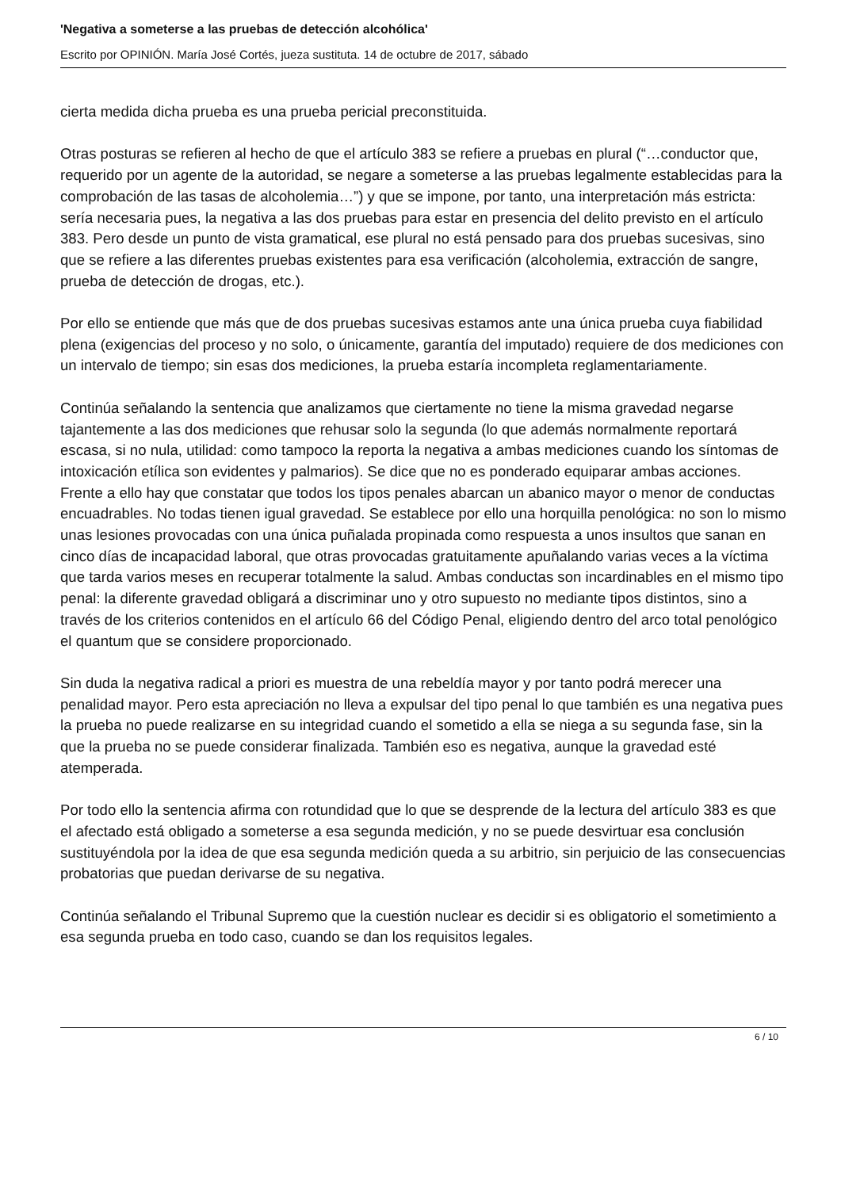'Negativa a someterse a las pruebas de detección alcohólica'
Escrito por OPINIÓN. María José Cortés, jueza sustituta. 14 de octubre de 2017, sábado
cierta medida dicha prueba es una prueba pericial preconstituida.
Otras posturas se refieren al hecho de que el artículo 383 se refiere a pruebas en plural (“…conductor que, requerido por un agente de la autoridad, se negare a someterse a las pruebas legalmente establecidas para la comprobación de las tasas de alcoholemia…”) y que se impone, por tanto, una interpretación más estricta: sería necesaria pues, la negativa a las dos pruebas para estar en presencia del delito previsto en el artículo 383. Pero desde un punto de vista gramatical, ese plural no está pensado para dos pruebas sucesivas, sino que se refiere a las diferentes pruebas existentes para esa verificación (alcoholemia, extracción de sangre, prueba de detección de drogas, etc.).
Por ello se entiende que más que de dos pruebas sucesivas estamos ante una única prueba cuya fiabilidad plena (exigencias del proceso y no solo, o únicamente, garantía del imputado) requiere de dos mediciones con un intervalo de tiempo; sin esas dos mediciones, la prueba estaría incompleta reglamentariamente.
Continúa señalando la sentencia que analizamos que ciertamente no tiene la misma gravedad negarse tajantemente a las dos mediciones que rehusar solo la segunda (lo que además normalmente reportará escasa, si no nula, utilidad: como tampoco la reporta la negativa a ambas mediciones cuando los síntomas de intoxicación etílica son evidentes y palmarios). Se dice que no es ponderado equiparar ambas acciones. Frente a ello hay que constatar que todos los tipos penales abarcan un abanico mayor o menor de conductas encuadrables. No todas tienen igual gravedad. Se establece por ello una horquilla penológica: no son lo mismo unas lesiones provocadas con una única puñalada propinada como respuesta a unos insultos que sanan en cinco días de incapacidad laboral, que otras provocadas gratuitamente apuñalando varias veces a la víctima que tarda varios meses en recuperar totalmente la salud. Ambas conductas son incardinables en el mismo tipo penal: la diferente gravedad obligará a discriminar uno y otro supuesto no mediante tipos distintos, sino a través de los criterios contenidos en el artículo 66 del Código Penal, eligiendo dentro del arco total penológico el quantum que se considere proporcionado.
Sin duda la negativa radical a priori es muestra de una rebeldía mayor y por tanto podrá merecer una penalidad mayor. Pero esta apreciación no lleva a expulsar del tipo penal lo que también es una negativa pues la prueba no puede realizarse en su integridad cuando el sometido a ella se niega a su segunda fase, sin la que la prueba no se puede considerar finalizada. También eso es negativa, aunque la gravedad esté atemperada.
Por todo ello la sentencia afirma con rotundidad que lo que se desprende de la lectura del artículo 383 es que el afectado está obligado a someterse a esa segunda medición, y no se puede desvirtuar esa conclusión sustituyéndola por la idea de que esa segunda medición queda a su arbitrio, sin perjuicio de las consecuencias probatorias que puedan derivarse de su negativa.
Continúa señalando el Tribunal Supremo que la cuestión nuclear es decidir si es obligatorio el sometimiento a esa segunda prueba en todo caso, cuando se dan los requisitos legales.
6 / 10